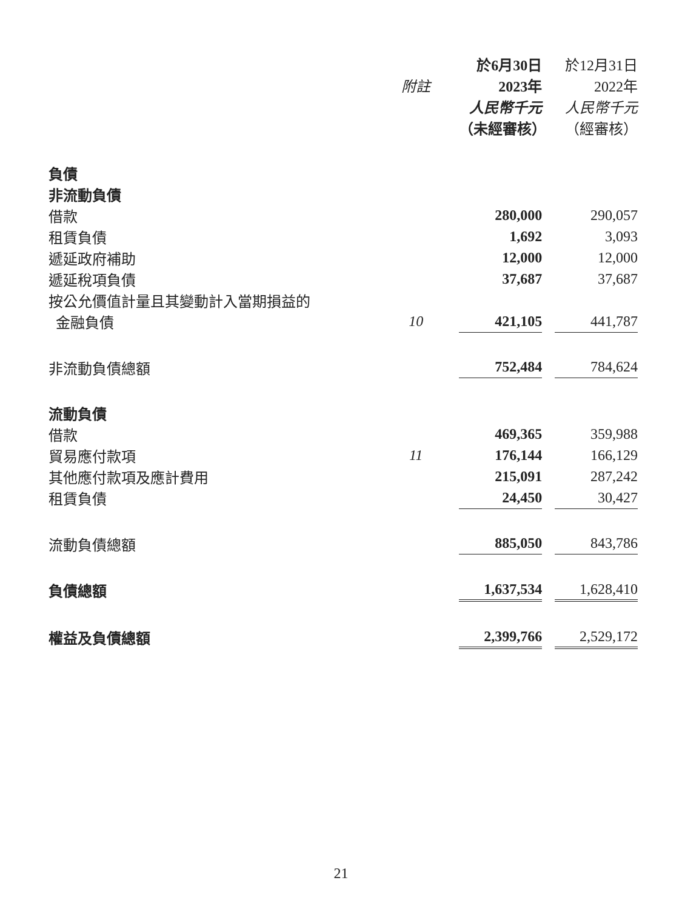| | | 於6月30日 | | 於12月31日 |
| --- | --- | --- | --- | --- |
| | 附註 | 2023年 | | 2022年 |
| | | 人民幣千元 | | 人民幣千元 |
| | | （未經審核） | | （經審核） |
| 負債 | | | | |
| 非流動負債 | | | | |
| 借款 | | 280,000 | | 290,057 |
| 租賃負債 | | 1,692 | | 3,093 |
| 遞延政府補助 | | 12,000 | | 12,000 |
| 遞延稅項負債 | | 37,687 | | 37,687 |
| 按公允價值計量且其變動計入當期損益的 | | | | |
| 金融負債 | 10 | 421,105 | | 441,787 |
| 非流動負債總額 | | 752,484 | | 784,624 |
| 流動負債 | | | | |
| 借款 | | 469,365 | | 359,988 |
| 貿易應付款項 | 11 | 176,144 | | 166,129 |
| 其他應付款項及應計費用 | | 215,091 | | 287,242 |
| 租賃負債 | | 24,450 | | 30,427 |
| 流動負債總額 | | 885,050 | | 843,786 |
| 負債總額 | | 1,637,534 | | 1,628,410 |
| 權益及負債總額 | | 2,399,766 | | 2,529,172 |
21